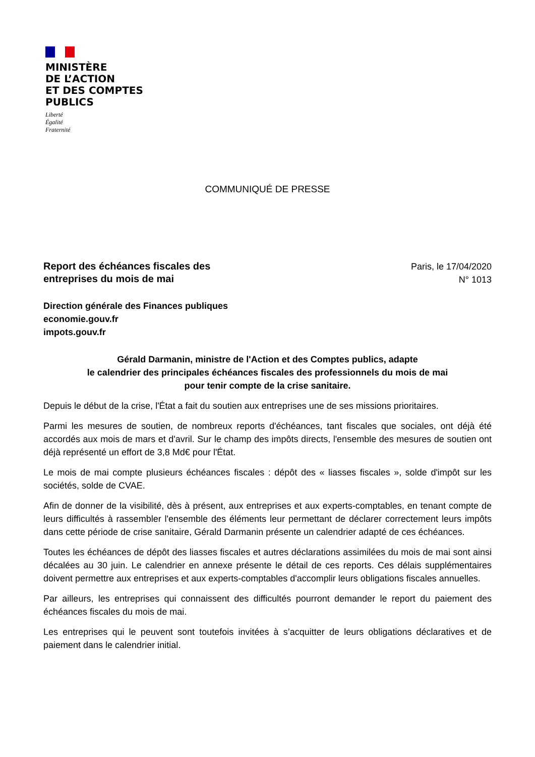MINISTÈRE
DE L’ACTION
ET DES COMPTES
PUBLICS
Liberté
Égalité
Fraternité
COMMUNIQUÉ DE PRESSE
Report des échéances fiscales des
entreprises du mois de mai
Paris, le 17/04/2020
N° 1013
Direction générale des Finances publiques
economie.gouv.fr
impots.gouv.fr
Gérald Darmanin, ministre de l'Action et des Comptes publics, adapte
le calendrier des principales échéances fiscales des professionnels du mois de mai
pour tenir compte de la crise sanitaire.
Depuis le début de la crise, l'État a fait du soutien aux entreprises une de ses missions prioritaires.
Parmi les mesures de soutien, de nombreux reports d'échéances, tant fiscales que sociales, ont déjà été accordés aux mois de mars et d'avril. Sur le champ des impôts directs, l'ensemble des mesures de soutien ont déjà représenté un effort de 3,8 Md€ pour l'État.
Le mois de mai compte plusieurs échéances fiscales : dépôt des « liasses fiscales », solde d'impôt sur les sociétés, solde de CVAE.
Afin de donner de la visibilité, dès à présent, aux entreprises et aux experts-comptables, en tenant compte de leurs difficultés à rassembler l'ensemble des éléments leur permettant de déclarer correctement leurs impôts dans cette période de crise sanitaire, Gérald Darmanin présente un calendrier adapté de ces échéances.
Toutes les échéances de dépôt des liasses fiscales et autres déclarations assimilées du mois de mai sont ainsi décalées au 30 juin. Le calendrier en annexe présente le détail de ces reports. Ces délais supplémentaires doivent permettre aux entreprises et aux experts-comptables d'accomplir leurs obligations fiscales annuelles.
Par ailleurs, les entreprises qui connaissent des difficultés pourront demander le report du paiement des échéances fiscales du mois de mai.
Les entreprises qui le peuvent sont toutefois invitées à s’acquitter de leurs obligations déclaratives et de paiement dans le calendrier initial.